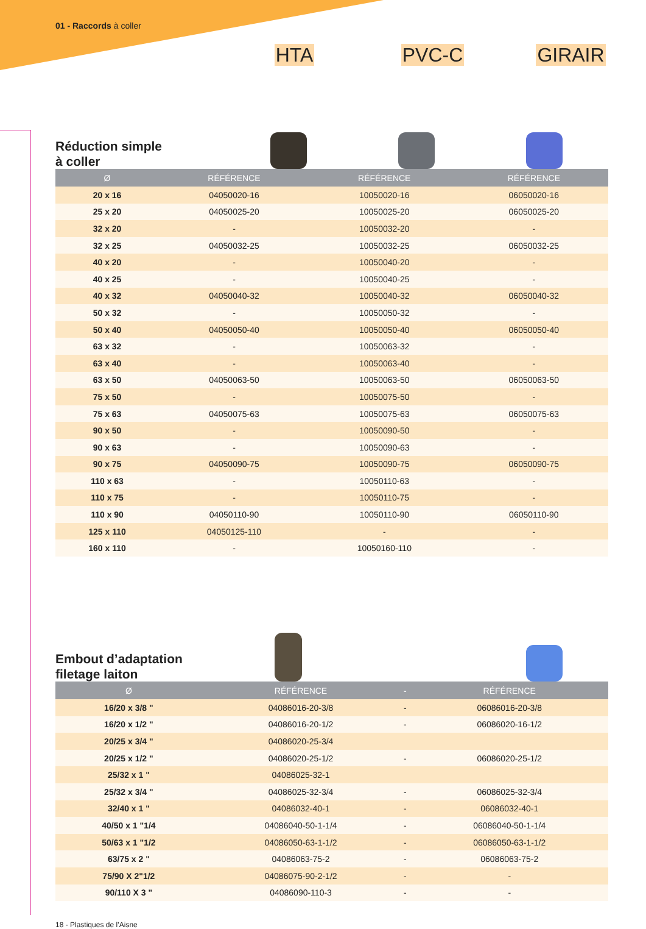01 - Raccords à coller
HTA PVC-C GIRAIR
Réduction simple
à coller
| Ø | RÉFÉRENCE | RÉFÉRENCE | RÉFÉRENCE |
| --- | --- | --- | --- |
| 20 x 16 | 04050020-16 | 10050020-16 | 06050020-16 |
| 25 x 20 | 04050025-20 | 10050025-20 | 06050025-20 |
| 32 x 20 | - | 10050032-20 | - |
| 32 x 25 | 04050032-25 | 10050032-25 | 06050032-25 |
| 40 x 20 | - | 10050040-20 | - |
| 40 x 25 | - | 10050040-25 | - |
| 40 x 32 | 04050040-32 | 10050040-32 | 06050040-32 |
| 50 x 32 | - | 10050050-32 | - |
| 50 x 40 | 04050050-40 | 10050050-40 | 06050050-40 |
| 63 x 32 | - | 10050063-32 | - |
| 63 x 40 | - | 10050063-40 | - |
| 63 x 50 | 04050063-50 | 10050063-50 | 06050063-50 |
| 75 x 50 | - | 10050075-50 | - |
| 75 x 63 | 04050075-63 | 10050075-63 | 06050075-63 |
| 90 x 50 | - | 10050090-50 | - |
| 90 x 63 | - | 10050090-63 | - |
| 90 x 75 | 04050090-75 | 10050090-75 | 06050090-75 |
| 110 x 63 | - | 10050110-63 | - |
| 110 x 75 | - | 10050110-75 | - |
| 110 x 90 | 04050110-90 | 10050110-90 | 06050110-90 |
| 125 x 110 | 04050125-110 | - | - |
| 160 x 110 | - | 10050160-110 | - |
Embout d’adaptation
filetage laiton
| Ø | RÉFÉRENCE | - | RÉFÉRENCE |
| --- | --- | --- | --- |
| 16/20 x 3/8 " | 04086016-20-3/8 | - | 06086016-20-3/8 |
| 16/20 x 1/2 " | 04086016-20-1/2 | - | 06086020-16-1/2 |
| 20/25 x 3/4 " | 04086020-25-3/4 | | |
| 20/25 x 1/2 " | 04086020-25-1/2 | - | 06086020-25-1/2 |
| 25/32 x 1 " | 04086025-32-1 | | |
| 25/32 x 3/4 " | 04086025-32-3/4 | - | 06086025-32-3/4 |
| 32/40 x 1 " | 04086032-40-1 | - | 06086032-40-1 |
| 40/50 x 1 "1/4 | 04086040-50-1-1/4 | - | 06086040-50-1-1/4 |
| 50/63 x 1 "1/2 | 04086050-63-1-1/2 | - | 06086050-63-1-1/2 |
| 63/75 x 2 " | 04086063-75-2 | - | 06086063-75-2 |
| 75/90 X 2"1/2 | 04086075-90-2-1/2 | - | - |
| 90/110 X 3 " | 04086090-110-3 | - | - |
18 - Plastiques de l’Aisne